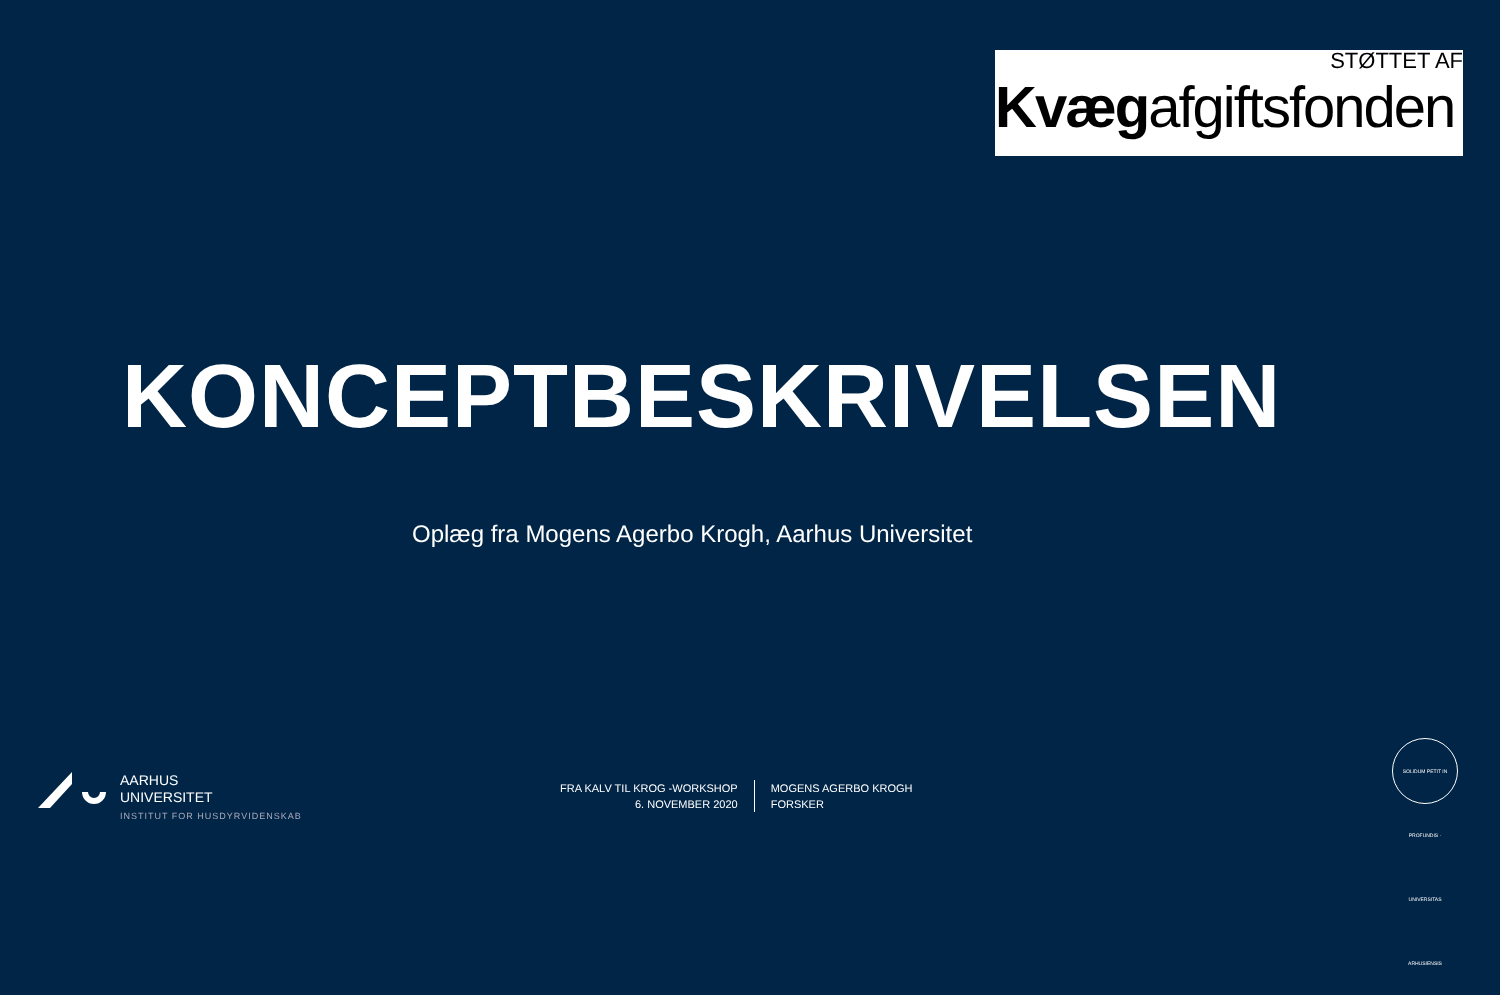STØTTET AF
Kvægafgiftsfonden
KONCEPTBESKRIVELSEN
Oplæg fra Mogens Agerbo Krogh, Aarhus Universitet
AARHUS
UNIVERSITET
INSTITUT FOR HUSDYRVIDENSKAB
FRA KALV TIL KROG -WORKSHOP
6. NOVEMBER 2020
MOGENS AGERBO KROGH
FORSKER
SOLIDUM PETIT IN PROFUNDIS · UNIVERSITAS ARHUSIENSIS